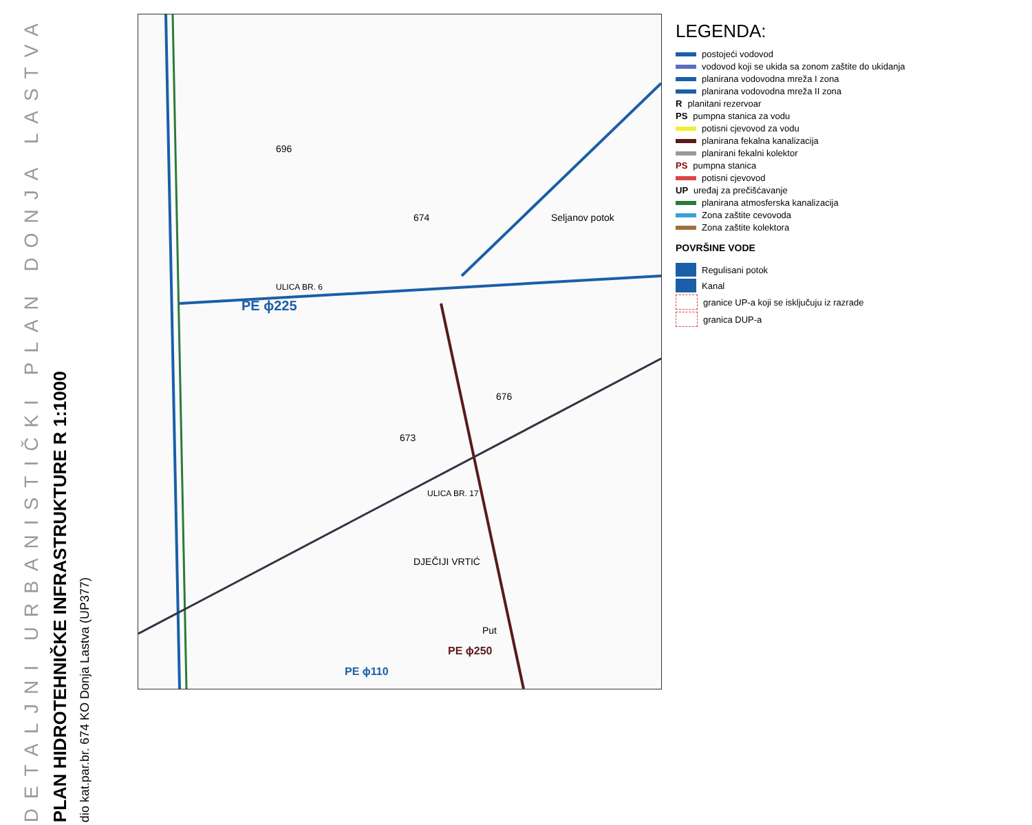DETALJNI URBANISTIČKI PLAN DONJA LASTVA
PLAN HIDROTEHNIČKE INFRASTRUKTURE R 1:1000
dio kat.par.br. 674 KO Donja Lastva (UP377)
PE ϕ225
DJEČIJI VRTIĆ
696
674
676
673
Put
Seljanov potok
ULICA BR. 6
ULICA BR. 17
PE ϕ250
PE ϕ110
LEGENDA:
postojeći vodovod
vodovod koji se ukida sa zonom zaštite do ukidanja
planirana vodovodna mreža I zona
planirana vodovodna mreža II zona
R planitani rezervoar
PS pumpna stanica za vodu
potisni cjevovod za vodu
planirana fekalna kanalizacija
planirani fekalni kolektor
PS pumpna stanica
potisni cjevovod
UP uređaj za prečišćavanje
planirana atmosferska kanalizacija
Zona zaštite cevovoda
Zona zaštite kolektora
POVRŠINE VODE
Regulisani potok
Kanal
granice UP-a koji se isključuju iz razrade
granica DUP-a